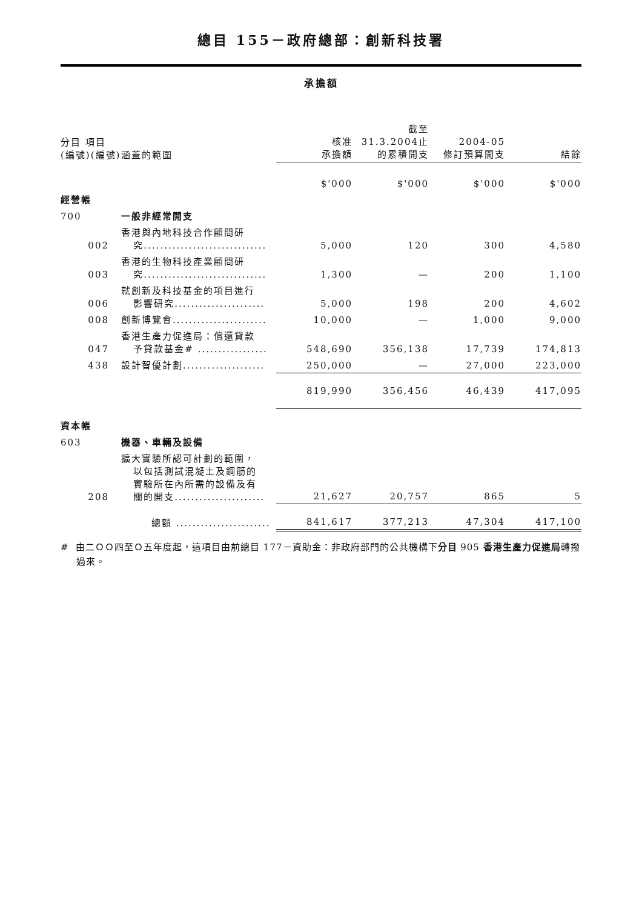總目 155－政府總部：創新科技署
承擔額
| 分目 項目 (編號)(編號) | 涵蓋的範圍 | 核准 承擔額 | 截至 31.3.2004止 的累積開支 | 2004-05 修訂預算開支 | 結餘 |
| --- | --- | --- | --- | --- | --- |
| | | $'000 | $'000 | $'000 | $'000 |
| 經營帳 | | | | | |
| 700 | 一般非經常開支 | | | | |
| 002 | 香港與內地科技合作顧問研 究.............................. | 5,000 | 120 | 300 | 4,580 |
| 003 | 香港的生物科技產業顧問研 究.............................. | 1,300 | — | 200 | 1,100 |
| 006 | 就創新及科技基金的項目進行 影響研究...................... | 5,000 | 198 | 200 | 4,602 |
| 008 | 創新博覽會....................... | 10,000 | — | 1,000 | 9,000 |
| 047 | 香港生產力促進局：償還貸款 予貸款基金# ................. | 548,690 | 356,138 | 17,739 | 174,813 |
| 438 | 設計智優計劃.................... | 250,000 | — | 27,000 | 223,000 |
| | | 819,990 | 356,456 | 46,439 | 417,095 |
| 資本帳 | | | | | |
| 603 | 機器、車輛及設備 | | | | |
| 208 | 擴大實驗所認可計劃的範圍， 以包括測試混凝土及鋼筋的 實驗所在內所需的設備及有 關的開支...................... | 21,627 | 20,757 | 865 | 5 |
| | 總額 ....................... | 841,617 | 377,213 | 47,304 | 417,100 |
# 由二ＯＯ四至Ｏ五年度起，這項目由前總目 177－資助金：非政府部門的公共機構下分目 905 香港生產力促進局轉撥過來。